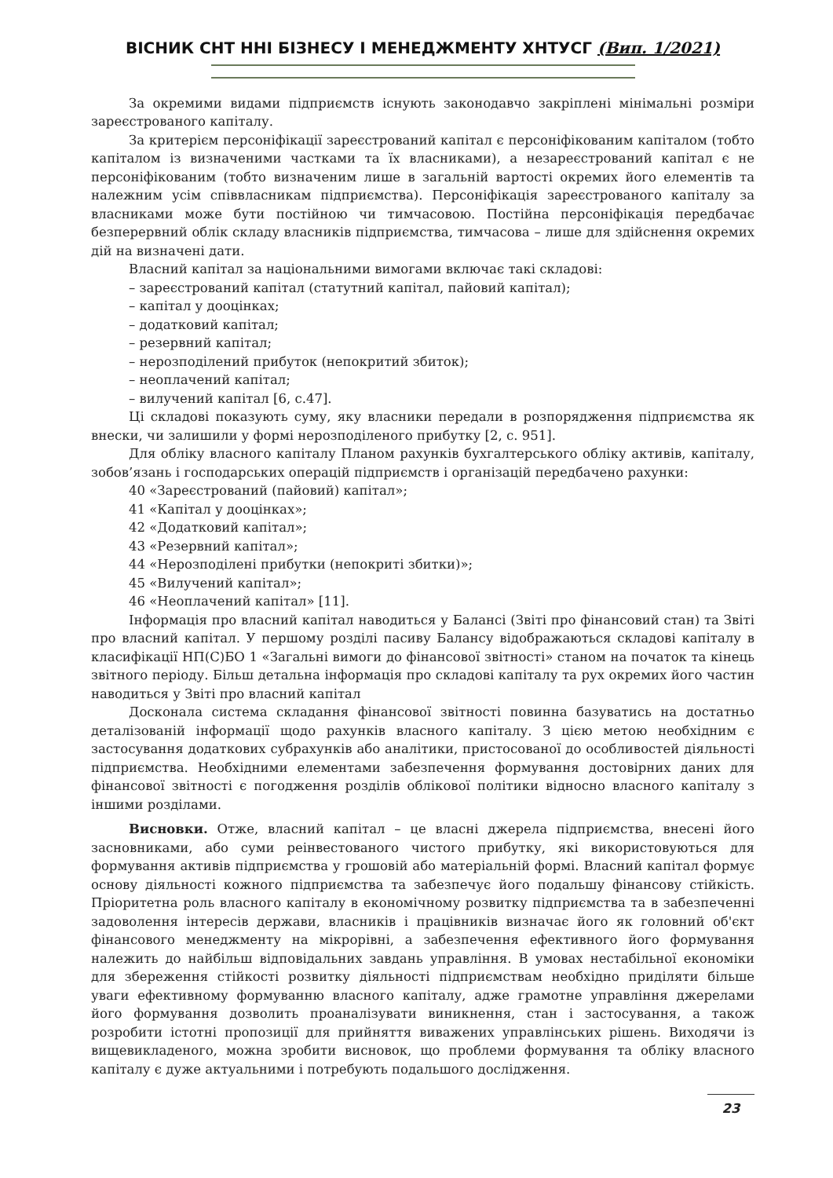ВІСНИК СНТ ННІ БІЗНЕСУ І МЕНЕДЖМЕНТУ ХНТУСГ (Вип. 1/2021)
За окремими видами підприємств існують законодавчо закріплені мінімальні розміри зареєстрованого капіталу.
За критерієм персоніфікації зареєстрований капітал є персоніфікованим капіталом (тобто капіталом із визначеними частками та їх власниками), а незареєстрований капітал є не персоніфікованим (тобто визначеним лише в загальній вартості окремих його елементів та належним усім співвласникам підприємства). Персоніфікація зареєстрованого капіталу за власниками може бути постійною чи тимчасовою. Постійна персоніфікація передбачає безперервний облік складу власників підприємства, тимчасова – лише для здійснення окремих дій на визначені дати.
Власний капітал за національними вимогами включає такі складові:
– зареєстрований капітал (статутний капітал, пайовий капітал);
– капітал у дооцінках;
– додатковий капітал;
– резервний капітал;
– нерозподілений прибуток (непокритий збиток);
– неоплачений капітал;
– вилучений капітал [6, с.47].
Ці складові показують суму, яку власники передали в розпорядження підприємства як внески, чи залишили у формі нерозподіленого прибутку [2, с. 951].
Для обліку власного капіталу Планом рахунків бухгалтерського обліку активів, капіталу, зобов’язань і господарських операцій підприємств і організацій передбачено рахунки:
40 «Зареєстрований (пайовий) капітал»;
41 «Капітал у дооцінках»;
42 «Додатковий капітал»;
43 «Резервний капітал»;
44 «Нерозподілені прибутки (непокриті збитки)»;
45 «Вилучений капітал»;
46 «Неоплачений капітал» [11].
Інформація про власний капітал наводиться у Балансі (Звіті про фінансовий стан) та Звіті про власний капітал. У першому розділі пасиву Балансу відображаються складові капіталу в класифікації НП(С)БО 1 «Загальні вимоги до фінансової звітності» станом на початок та кінець звітного періоду. Більш детальна інформація про складові капіталу та рух окремих його частин наводиться у Звіті про власний капітал
Досконала система складання фінансової звітності повинна базуватись на достатньо деталізованій інформації щодо рахунків власного капіталу. З цією метою необхідним є застосування додаткових субрахунків або аналітики, пристосованої до особливостей діяльності підприємства. Необхідними елементами забезпечення формування достовірних даних для фінансової звітності є погодження розділів облікової політики відносно власного капіталу з іншими розділами.
Висновки. Отже, власний капітал – це власні джерела підприємства, внесені його засновниками, або суми реінвестованого чистого прибутку, які використовуються для формування активів підприємства у грошовій або матеріальній формі. Власний капітал формує основу діяльності кожного підприємства та забезпечує його подальшу фінансову стійкість. Пріоритетна роль власного капіталу в економічному розвитку підприємства та в забезпеченні задоволення інтересів держави, власників і працівників визначає його як головний об'єкт фінансового менеджменту на мікрорівні, а забезпечення ефективного його формування належить до найбільш відповідальних завдань управління. В умовах нестабільної економіки для збереження стійкості розвитку діяльності підприємствам необхідно приділяти більше уваги ефективному формуванню власного капіталу, адже грамотне управління джерелами його формування дозволить проаналізувати виникнення, стан і застосування, а також розробити істотні пропозиції для прийняття виважених управлінських рішень. Виходячи із вищевикладеного, можна зробити висновок, що проблеми формування та обліку власного капіталу є дуже актуальними і потребують подальшого дослідження.
23